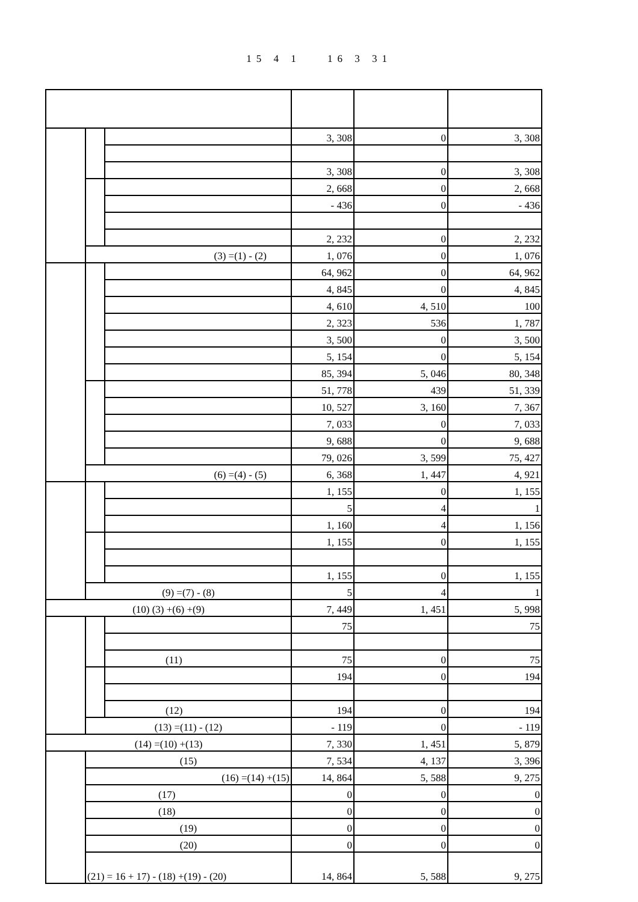15 4 1 16 3 31
| | | | 3, 308 | 0 | 3, 308 |
| | | | 3, 308 | 0 | 3, 308 |
| | | | 2, 668 | 0 | 2, 668 |
| | | | - 436 | 0 | - 436 |
| | | | 2, 232 | 0 | 2, 232 |
| | (3) =(1) - (2) | | 1, 076 | 0 | 1, 076 |
| | | | 64, 962 | 0 | 64, 962 |
| | | | 4, 845 | 0 | 4, 845 |
| | | | 4, 610 | 4, 510 | 100 |
| | | | 2, 323 | 536 | 1, 787 |
| | | | 3, 500 | 0 | 3, 500 |
| | | | 5, 154 | 0 | 5, 154 |
| | | | 85, 394 | 5, 046 | 80, 348 |
| | | | 51, 778 | 439 | 51, 339 |
| | | | 10, 527 | 3, 160 | 7, 367 |
| | | | 7, 033 | 0 | 7, 033 |
| | | | 9, 688 | 0 | 9, 688 |
| | | | 79, 026 | 3, 599 | 75, 427 |
| | (6) =(4) - (5) | | 6, 368 | 1, 447 | 4, 921 |
| | | | 1, 155 | 0 | 1, 155 |
| | | | 5 | 4 | 1 |
| | | | 1, 160 | 4 | 1, 156 |
| | | | 1, 155 | 0 | 1, 155 |
| | | | 1, 155 | 0 | 1, 155 |
| | (9) =(7) - (8) | | 5 | 4 | 1 |
| (10) (3) +(6) +(9) | | | 7, 449 | 1, 451 | 5, 998 |
| | | | 75 | | 75 |
| | | (11) | 75 | 0 | 75 |
| | | | 194 | 0 | 194 |
| | | (12) | 194 | 0 | 194 |
| | (13) =(11) - (12) | | - 119 | 0 | - 119 |
| (14) =(10) +(13) | | | 7, 330 | 1, 451 | 5, 879 |
| | (15) | | 7, 534 | 4, 137 | 3, 396 |
| | (16) =(14) +(15) | | 14, 864 | 5, 588 | 9, 275 |
| | (17) | | 0 | 0 | 0 |
| | (18) | | 0 | 0 | 0 |
| | (19) | | 0 | 0 | 0 |
| | (20) | | 0 | 0 | 0 |
| | (21) = 16 + 17) - (18) +(19) - (20) | | 14, 864 | 5, 588 | 9, 275 |